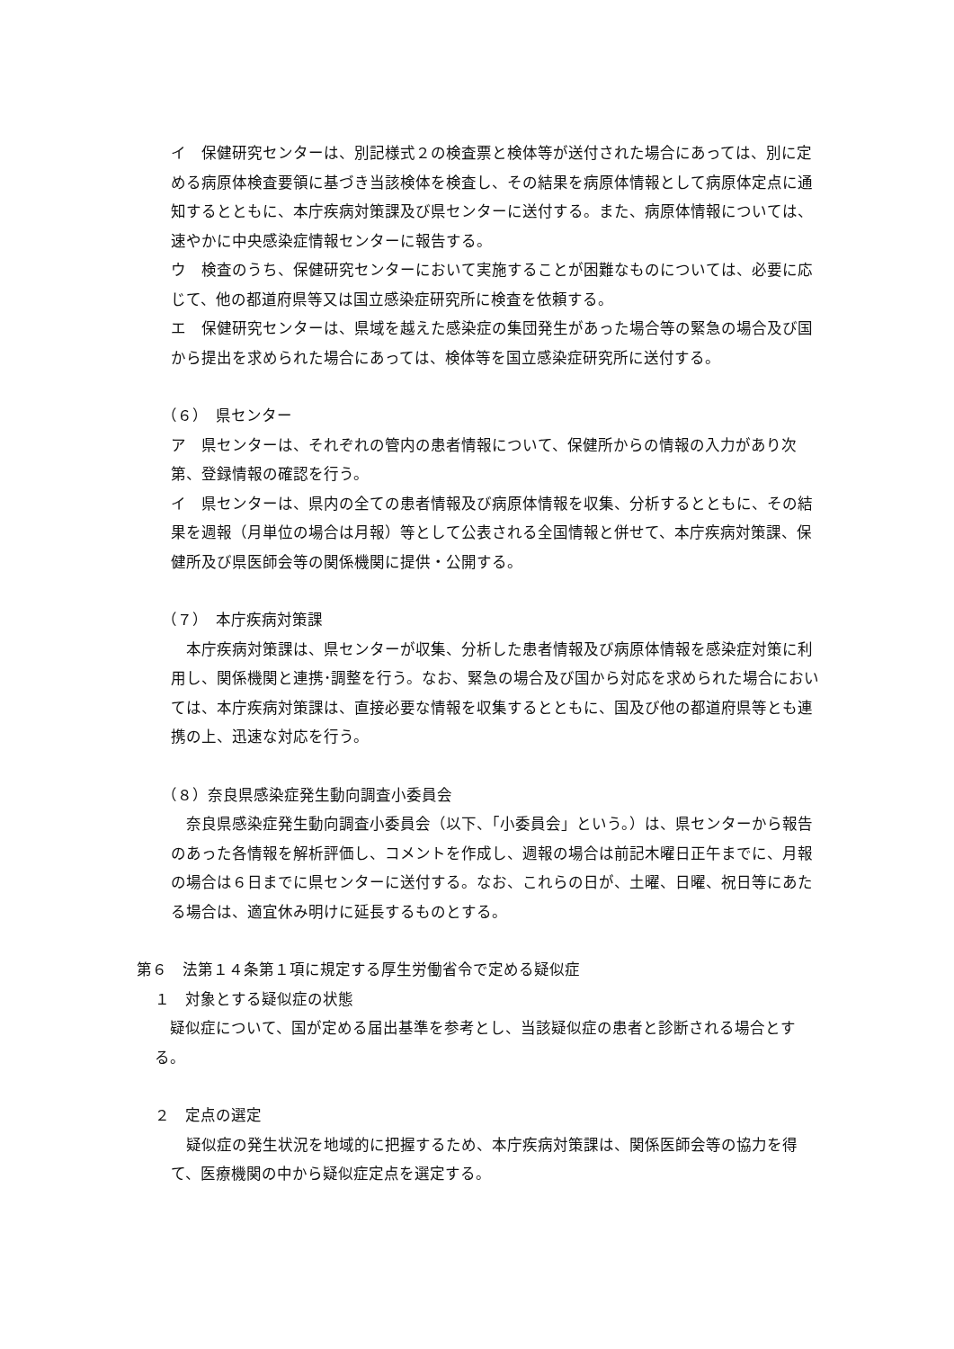イ　保健研究センターは、別記様式２の検査票と検体等が送付された場合にあっては、別に定める病原体検査要領に基づき当該検体を検査し、その結果を病原体情報として病原体定点に通知するとともに、本庁疾病対策課及び県センターに送付する。また、病原体情報については、速やかに中央感染症情報センターに報告する。
ウ　検査のうち、保健研究センターにおいて実施することが困難なものについては、必要に応じて、他の都道府県等又は国立感染症研究所に検査を依頼する。
エ　保健研究センターは、県域を越えた感染症の集団発生があった場合等の緊急の場合及び国から提出を求められた場合にあっては、検体等を国立感染症研究所に送付する。
（６）　県センター
ア　県センターは、それぞれの管内の患者情報について、保健所からの情報の入力があり次第、登録情報の確認を行う。
イ　県センターは、県内の全ての患者情報及び病原体情報を収集、分析するとともに、その結果を週報（月単位の場合は月報）等として公表される全国情報と併せて、本庁疾病対策課、保健所及び県医師会等の関係機関に提供・公開する。
（７）　本庁疾病対策課
　本庁疾病対策課は、県センターが収集、分析した患者情報及び病原体情報を感染症対策に利用し、関係機関と連携･調整を行う。なお、緊急の場合及び国から対応を求められた場合においては、本庁疾病対策課は、直接必要な情報を収集するとともに、国及び他の都道府県等とも連携の上、迅速な対応を行う。
（８）奈良県感染症発生動向調査小委員会
　奈良県感染症発生動向調査小委員会（以下、「小委員会」という。）は、県センターから報告のあった各情報を解析評価し、コメントを作成し、週報の場合は前記木曜日正午までに、月報の場合は６日までに県センターに送付する。なお、これらの日が、土曜、日曜、祝日等にあたる場合は、適宜休み明けに延長するものとする。
第６　法第１４条第１項に規定する厚生労働省令で定める疑似症
１　対象とする疑似症の状態
　疑似症について、国が定める届出基準を参考とし、当該疑似症の患者と診断される場合とする。
２　定点の選定
　疑似症の発生状況を地域的に把握するため、本庁疾病対策課は、関係医師会等の協力を得て、医療機関の中から疑似症定点を選定する。